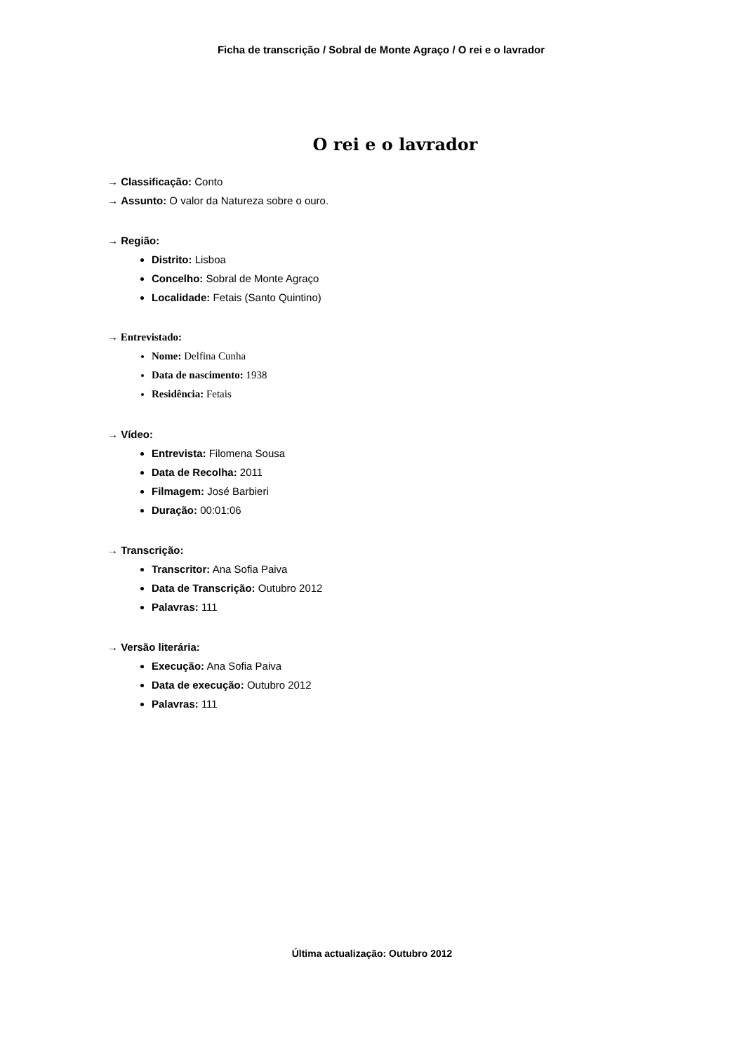Ficha de transcrição / Sobral de Monte Agraço / O rei e o lavrador
O rei e o lavrador
→ Classificação: Conto
→ Assunto: O valor da Natureza sobre o ouro.
→ Região:
Distrito: Lisboa
Concelho: Sobral de Monte Agraço
Localidade: Fetais (Santo Quintino)
→ Entrevistado:
Nome: Delfina Cunha
Data de nascimento: 1938
Residência: Fetais
→ Vídeo:
Entrevista: Filomena Sousa
Data de Recolha: 2011
Filmagem: José Barbieri
Duração: 00:01:06
→ Transcrição:
Transcritor: Ana Sofia Paiva
Data de Transcrição: Outubro 2012
Palavras: 111
→ Versão literária:
Execução: Ana Sofia Paiva
Data de execução: Outubro 2012
Palavras: 111
Última actualização: Outubro 2012